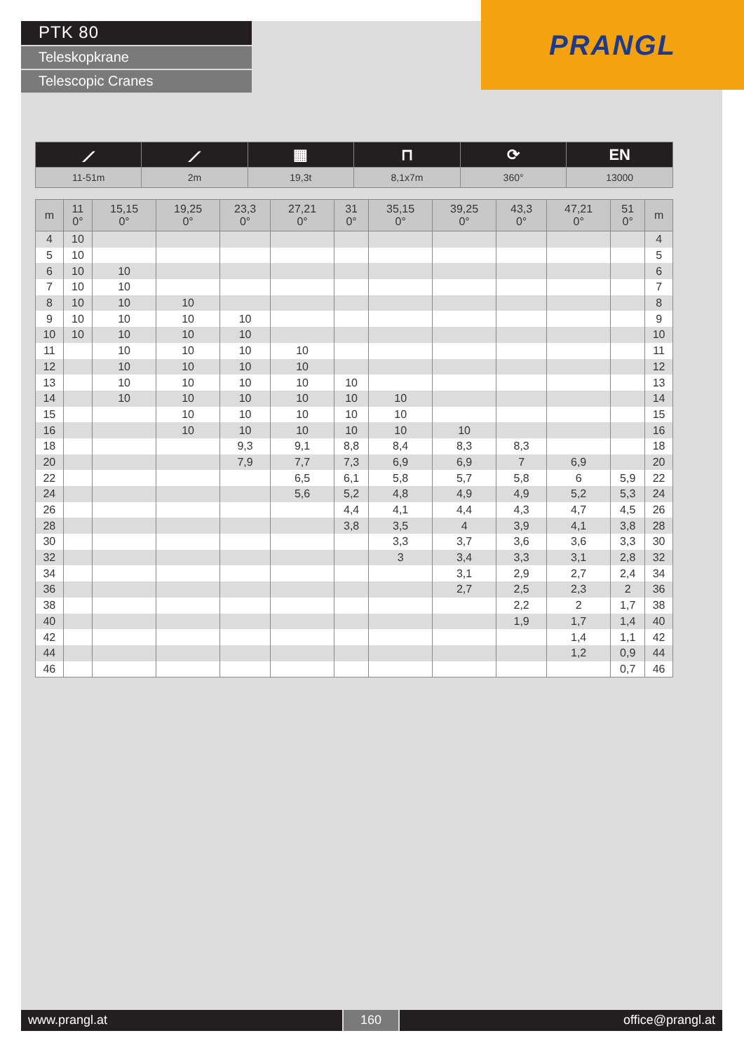PTK 80
Teleskopkrane
Telescopic Cranes
PRANGL
| ⟋ | ⟋ | ▦ | ⊓ | ⟳ | EN |
| 11-51m | 2m | 19,3t | 8,1x7m | 360° | 13000 |
| m | 11 0° | 15,15 0° | 19,25 0° | 23,3 0° | 27,21 0° | 31 0° | 35,15 0° | 39,25 0° | 43,3 0° | 47,21 0° | 51 0° | m |
| --- | --- | --- | --- | --- | --- | --- | --- | --- | --- | --- | --- | --- |
| 4 | 10 | | | | | | | | | | | 4 |
| 5 | 10 | | | | | | | | | | | 5 |
| 6 | 10 | 10 | | | | | | | | | | 6 |
| 7 | 10 | 10 | | | | | | | | | | 7 |
| 8 | 10 | 10 | 10 | | | | | | | | | 8 |
| 9 | 10 | 10 | 10 | 10 | | | | | | | | 9 |
| 10 | 10 | 10 | 10 | 10 | | | | | | | | 10 |
| 11 | | 10 | 10 | 10 | 10 | | | | | | | 11 |
| 12 | | 10 | 10 | 10 | 10 | | | | | | | 12 |
| 13 | | 10 | 10 | 10 | 10 | 10 | | | | | | 13 |
| 14 | | 10 | 10 | 10 | 10 | 10 | 10 | | | | | 14 |
| 15 | | | 10 | 10 | 10 | 10 | 10 | | | | | 15 |
| 16 | | | 10 | 10 | 10 | 10 | 10 | 10 | | | | 16 |
| 18 | | | | 9,3 | 9,1 | 8,8 | 8,4 | 8,3 | 8,3 | | | 18 |
| 20 | | | | 7,9 | 7,7 | 7,3 | 6,9 | 6,9 | 7 | 6,9 | | 20 |
| 22 | | | | | 6,5 | 6,1 | 5,8 | 5,7 | 5,8 | 6 | 5,9 | 22 |
| 24 | | | | | 5,6 | 5,2 | 4,8 | 4,9 | 4,9 | 5,2 | 5,3 | 24 |
| 26 | | | | | | 4,4 | 4,1 | 4,4 | 4,3 | 4,7 | 4,5 | 26 |
| 28 | | | | | | 3,8 | 3,5 | 4 | 3,9 | 4,1 | 3,8 | 28 |
| 30 | | | | | | | 3,3 | 3,7 | 3,6 | 3,6 | 3,3 | 30 |
| 32 | | | | | | | 3 | 3,4 | 3,3 | 3,1 | 2,8 | 32 |
| 34 | | | | | | | | 3,1 | 2,9 | 2,7 | 2,4 | 34 |
| 36 | | | | | | | | 2,7 | 2,5 | 2,3 | 2 | 36 |
| 38 | | | | | | | | | 2,2 | 2 | 1,7 | 38 |
| 40 | | | | | | | | | 1,9 | 1,7 | 1,4 | 40 |
| 42 | | | | | | | | | | 1,4 | 1,1 | 42 |
| 44 | | | | | | | | | | 1,2 | 0,9 | 44 |
| 46 | | | | | | | | | | | 0,7 | 46 |
www.prangl.at 160 office@prangl.at